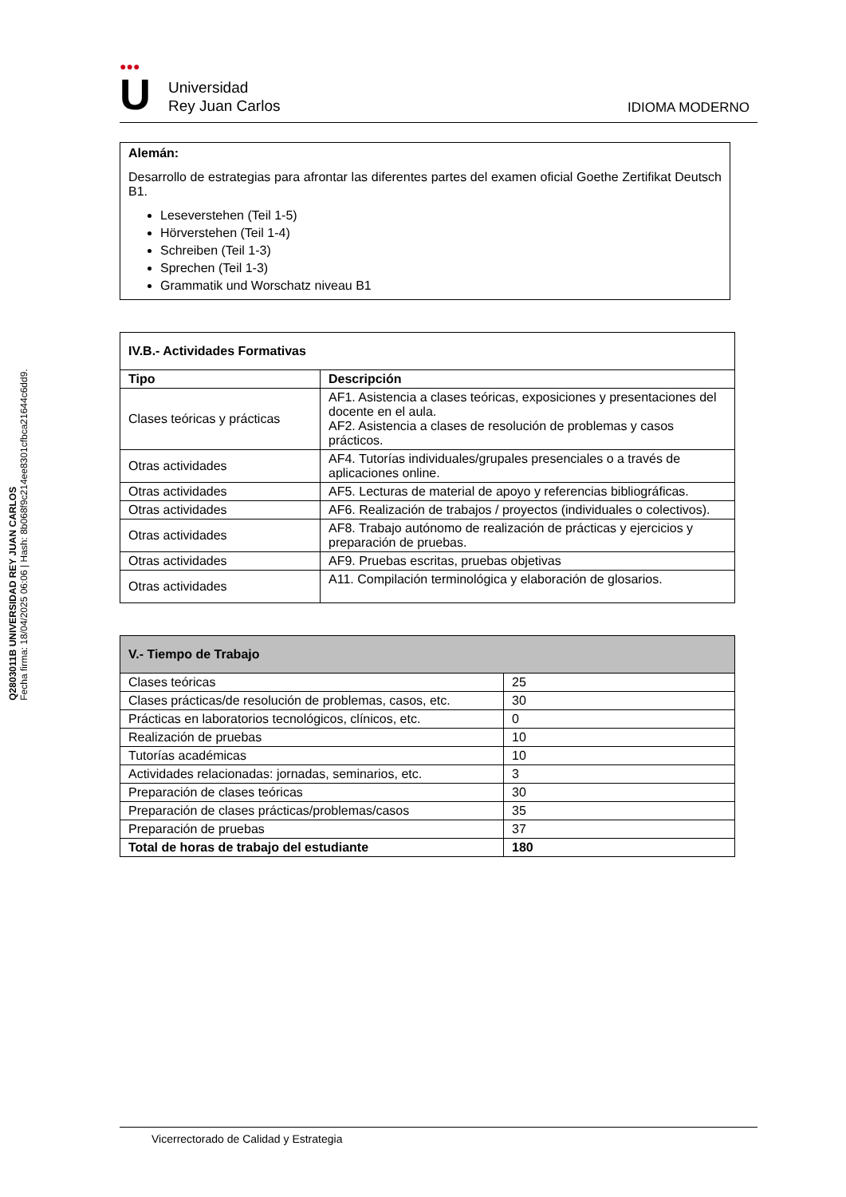Q2803011B UNIVERSIDAD REY JUAN CARLOS
Fecha firma: 18/04/2025 06:06 | Hash: 8b068f9c214ee8301cfbca21644c6dd9.
●●●
U
Universidad
Rey Juan Carlos
IDIOMA MODERNO
Alemán:
Desarrollo de estrategias para afrontar las diferentes partes del examen oficial Goethe Zertifikat Deutsch B1.
Leseverstehen (Teil 1-5)
Hörverstehen (Teil 1-4)
Schreiben (Teil 1-3)
Sprechen (Teil 1-3)
Grammatik und Worschatz niveau B1
| IV.B.- Actividades Formativas | |
| --- | --- |
| Tipo | Descripción |
| Clases teóricas y prácticas | AF1. Asistencia a clases teóricas, exposiciones y presentaciones del docente en el aula. AF2. Asistencia a clases de resolución de problemas y casos prácticos. |
| Otras actividades | AF4. Tutorías individuales/grupales presenciales o a través de aplicaciones online. |
| Otras actividades | AF5. Lecturas de material de apoyo y referencias bibliográficas. |
| Otras actividades | AF6. Realización de trabajos / proyectos (individuales o colectivos). |
| Otras actividades | AF8. Trabajo autónomo de realización de prácticas y ejercicios y preparación de pruebas. |
| Otras actividades | AF9. Pruebas escritas, pruebas objetivas |
| Otras actividades | A11. Compilación terminológica y elaboración de glosarios. |
| V.- Tiempo de Trabajo | |
| --- | --- |
| Clases teóricas | 25 |
| Clases prácticas/de resolución de problemas, casos, etc. | 30 |
| Prácticas en laboratorios tecnológicos, clínicos, etc. | 0 |
| Realización de pruebas | 10 |
| Tutorías académicas | 10 |
| Actividades relacionadas: jornadas, seminarios, etc. | 3 |
| Preparación de clases teóricas | 30 |
| Preparación de clases prácticas/problemas/casos | 35 |
| Preparación de pruebas | 37 |
| Total de horas de trabajo del estudiante | 180 |
Vicerrectorado de Calidad y Estrategia